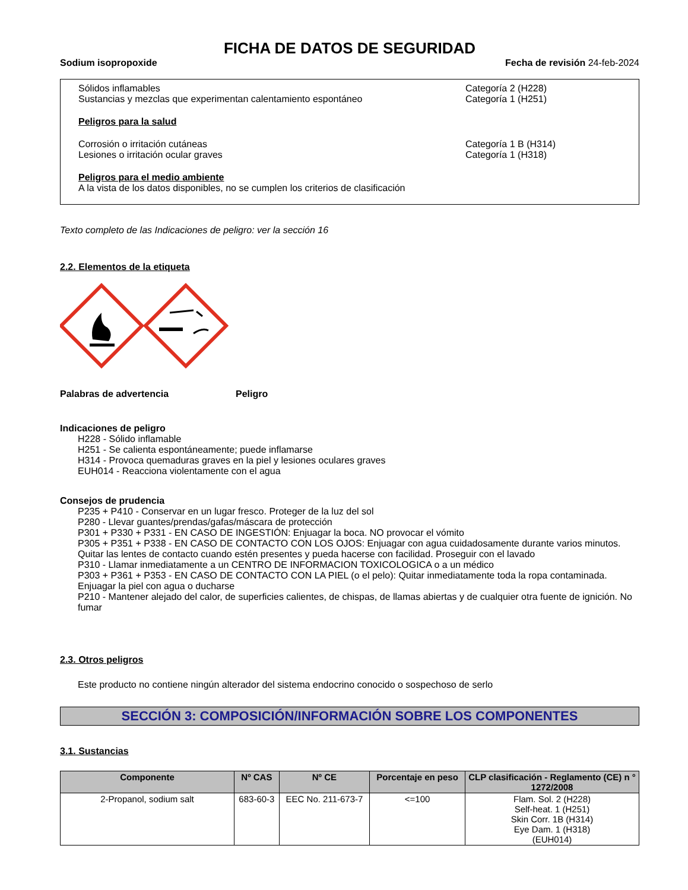FICHA DE DATOS DE SEGURIDAD
Sodium isopropoxide Fecha de revisión 24-feb-2024
Sólidos inflamables Categoría 2 (H228)
Sustancias y mezclas que experimentan calentamiento espontáneo Categoría 1 (H251)
Peligros para la salud
Corrosión o irritación cutáneas Categoría 1 B (H314)
Lesiones o irritación ocular graves Categoría 1 (H318)
Peligros para el medio ambiente
A la vista de los datos disponibles, no se cumplen los criterios de clasificación
Texto completo de las Indicaciones de peligro: ver la sección 16
2.2. Elementos de la etiqueta
Palabras de advertencia Peligro
Indicaciones de peligro
H228 - Sólido inflamable
H251 - Se calienta espontáneamente; puede inflamarse
H314 - Provoca quemaduras graves en la piel y lesiones oculares graves
EUH014 - Reacciona violentamente con el agua
Consejos de prudencia
P235 + P410 - Conservar en un lugar fresco. Proteger de la luz del sol
P280 - Llevar guantes/prendas/gafas/máscara de protección
P301 + P330 + P331 - EN CASO DE INGESTIÓN: Enjuagar la boca. NO provocar el vómito
P305 + P351 + P338 - EN CASO DE CONTACTO CON LOS OJOS: Enjuagar con agua cuidadosamente durante varios minutos. Quitar las lentes de contacto cuando estén presentes y pueda hacerse con facilidad. Proseguir con el lavado
P310 - Llamar inmediatamente a un CENTRO DE INFORMACION TOXICOLOGICA o a un médico
P303 + P361 + P353 - EN CASO DE CONTACTO CON LA PIEL (o el pelo): Quitar inmediatamente toda la ropa contaminada. Enjuagar la piel con agua o ducharse
P210 - Mantener alejado del calor, de superficies calientes, de chispas, de llamas abiertas y de cualquier otra fuente de ignición. No fumar
2.3. Otros peligros
Este producto no contiene ningún alterador del sistema endocrino conocido o sospechoso de serlo
SECCIÓN 3: COMPOSICIÓN/INFORMACIÓN SOBRE LOS COMPONENTES
3.1. Sustancias
| Componente | Nº CAS | Nº CE | Porcentaje en peso | CLP clasificación - Reglamento (CE) n ° 1272/2008 |
| --- | --- | --- | --- | --- |
| 2-Propanol, sodium salt | 683-60-3 | EEC No. 211-673-7 | <=100 | Flam. Sol. 2 (H228) Self-heat. 1 (H251) Skin Corr. 1B (H314) Eye Dam. 1 (H318) (EUH014) |